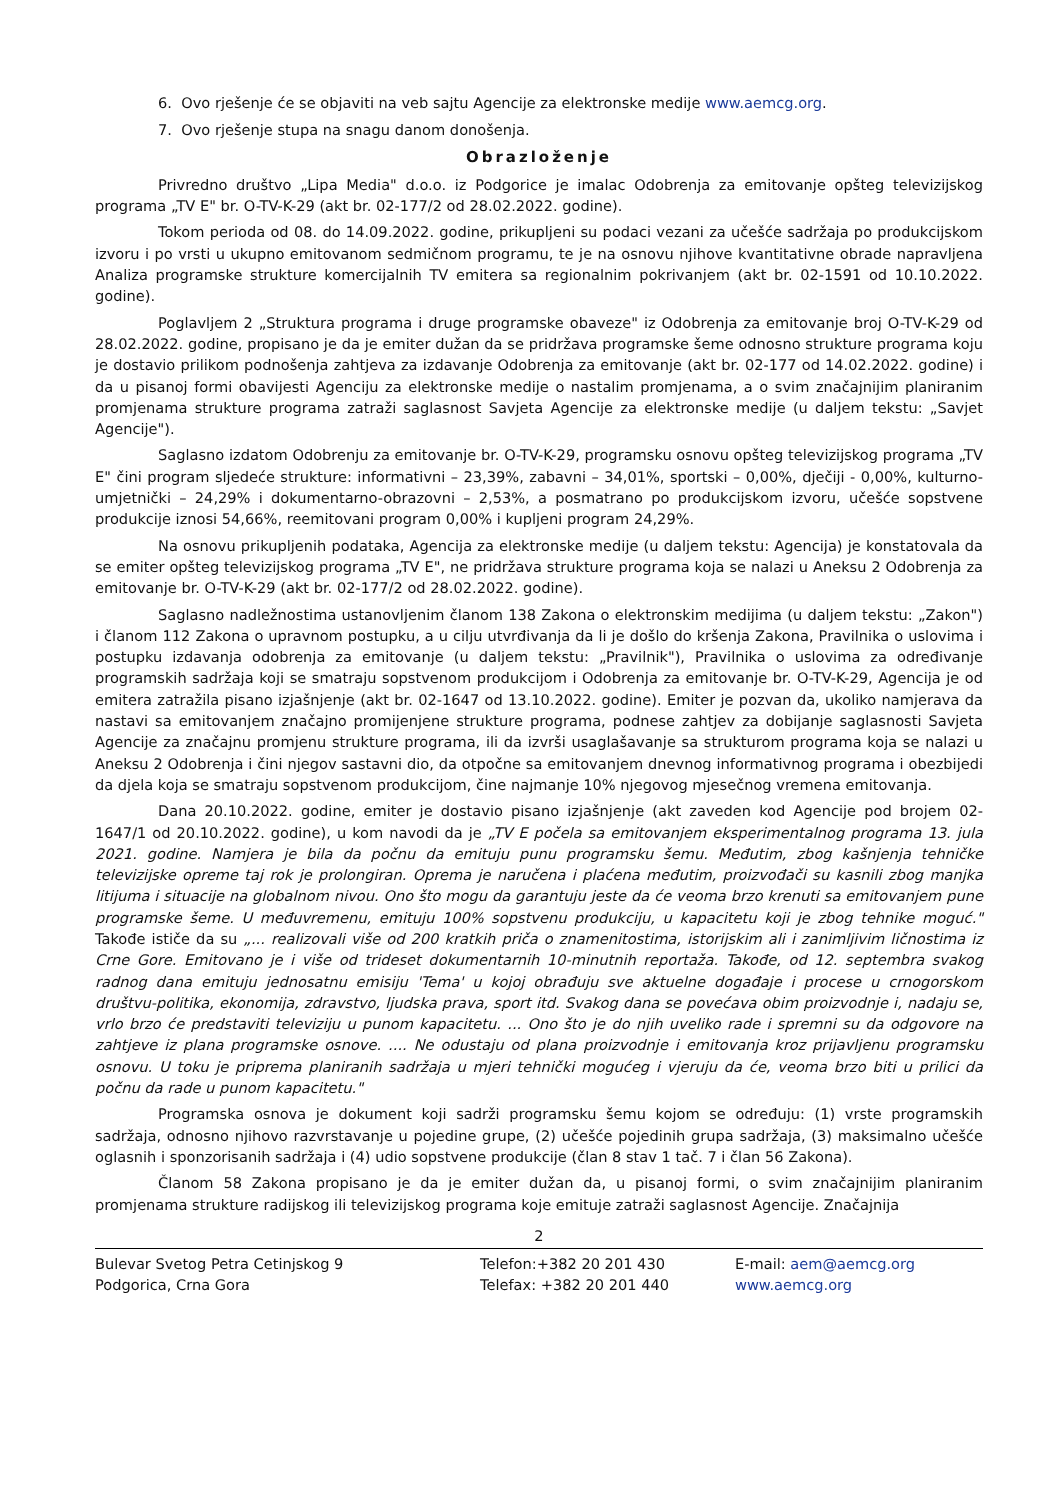6. Ovo rješenje će se objaviti na veb sajtu Agencije za elektronske medije www.aemcg.org.
7. Ovo rješenje stupa na snagu danom donošenja.
Obrazloženje
Privredno društvo „Lipa Media" d.o.o. iz Podgorice je imalac Odobrenja za emitovanje opšteg televizijskog programa „TV E" br. O-TV-K-29 (akt br. 02-177/2 od 28.02.2022. godine).
Tokom perioda od 08. do 14.09.2022. godine, prikupljeni su podaci vezani za učešće sadržaja po produkcijskom izvoru i po vrsti u ukupno emitovanom sedmičnom programu, te je na osnovu njihove kvantitativne obrade napravljena Analiza programske strukture komercijalnih TV emitera sa regionalnim pokrivanjem (akt br. 02-1591 od 10.10.2022. godine).
Poglavljem 2 „Struktura programa i druge programske obaveze" iz Odobrenja za emitovanje broj O-TV-K-29 od 28.02.2022. godine, propisano je da je emiter dužan da se pridržava programske šeme odnosno strukture programa koju je dostavio prilikom podnošenja zahtjeva za izdavanje Odobrenja za emitovanje (akt br. 02-177 od 14.02.2022. godine) i da u pisanoj formi obavijesti Agenciju za elektronske medije o nastalim promjenama, a o svim značajnijim planiranim promjenama strukture programa zatraži saglasnost Savjeta Agencije za elektronske medije (u daljem tekstu: „Savjet Agencije").
Saglasno izdatom Odobrenju za emitovanje br. O-TV-K-29, programsku osnovu opšteg televizijskog programa „TV E" čini program sljedeće strukture: informativni – 23,39%, zabavni – 34,01%, sportski – 0,00%, dječiji - 0,00%, kulturno-umjetnički – 24,29% i dokumentarno-obrazovni – 2,53%, a posmatrano po produkcijskom izvoru, učešće sopstvene produkcije iznosi 54,66%, reemitovani program 0,00% i kupljeni program 24,29%.
Na osnovu prikupljenih podataka, Agencija za elektronske medije (u daljem tekstu: Agencija) je konstatovala da se emiter opšteg televizijskog programa „TV E", ne pridržava strukture programa koja se nalazi u Aneksu 2 Odobrenja za emitovanje br. O-TV-K-29 (akt br. 02-177/2 od 28.02.2022. godine).
Saglasno nadležnostima ustanovljenim članom 138 Zakona o elektronskim medijima (u daljem tekstu: „Zakon") i članom 112 Zakona o upravnom postupku, a u cilju utvrđivanja da li je došlo do kršenja Zakona, Pravilnika o uslovima i postupku izdavanja odobrenja za emitovanje (u daljem tekstu: „Pravilnik"), Pravilnika o uslovima za određivanje programskih sadržaja koji se smatraju sopstvenom produkcijom i Odobrenja za emitovanje br. O-TV-K-29, Agencija je od emitera zatražila pisano izjašnjenje (akt br. 02-1647 od 13.10.2022. godine). Emiter je pozvan da, ukoliko namjerava da nastavi sa emitovanjem značajno promijenjene strukture programa, podnese zahtjev za dobijanje saglasnosti Savjeta Agencije za značajnu promjenu strukture programa, ili da izvrši usaglašavanje sa strukturom programa koja se nalazi u Aneksu 2 Odobrenja i čini njegov sastavni dio, da otpočne sa emitovanjem dnevnog informativnog programa i obezbijedi da djela koja se smatraju sopstvenom produkcijom, čine najmanje 10% njegovog mjesečnog vremena emitovanja.
Dana 20.10.2022. godine, emiter je dostavio pisano izjašnjenje (akt zaveden kod Agencije pod brojem 02-1647/1 od 20.10.2022. godine), u kom navodi da je „TV E počela sa emitovanjem eksperimentalnog programa 13. jula 2021. godine. Namjera je bila da počnu da emituju punu programsku šemu. Međutim, zbog kašnjenja tehničke televizijske opreme taj rok je prolongiran. Oprema je naručena i plaćena međutim, proizvođači su kasnili zbog manjka litijuma i situacije na globalnom nivou. Ono što mogu da garantuju jeste da će veoma brzo krenuti sa emitovanjem pune programske šeme. U međuvremenu, emituju 100% sopstvenu produkciju, u kapacitetu koji je zbog tehnike moguć." Takođe ističe da su „... realizovali više od 200 kratkih priča o znamenitostima, istorijskim ali i zanimljivim ličnostima iz Crne Gore. Emitovano je i više od trideset dokumentarnih 10-minutnih reportaža. Takođe, od 12. septembra svakog radnog dana emituju jednosatnu emisiju 'Tema' u kojoj obrađuju sve aktuelne događaje i procese u crnogorskom društvu-politika, ekonomija, zdravstvo, ljudska prava, sport itd. Svakog dana se povećava obim proizvodnje i, nadaju se, vrlo brzo će predstaviti televiziju u punom kapacitetu. ... Ono što je do njih uveliko rade i spremni su da odgovore na zahtjeve iz plana programske osnove. .... Ne odustaju od plana proizvodnje i emitovanja kroz prijavljenu programsku osnovu. U toku je priprema planiranih sadržaja u mjeri tehnički mogućeg i vjeruju da će, veoma brzo biti u prilici da počnu da rade u punom kapacitetu."
Programska osnova je dokument koji sadrži programsku šemu kojom se određuju: (1) vrste programskih sadržaja, odnosno njihovo razvrstavanje u pojedine grupe, (2) učešće pojedinih grupa sadržaja, (3) maksimalno učešće oglasnih i sponzorisanih sadržaja i (4) udio sopstvene produkcije (član 8 stav 1 tač. 7 i član 56 Zakona).
Članom 58 Zakona propisano je da je emiter dužan da, u pisanoj formi, o svim značajnijim planiranim promjenama strukture radijskog ili televizijskog programa koje emituje zatraži saglasnost Agencije. Značajnija
2
Bulevar Svetog Petra Cetinjskog 9
Podgorica, Crna Gora
Telefon:+382 20 201 430
Telefax: +382 20 201 440
E-mail: aem@aemcg.org
www.aemcg.org